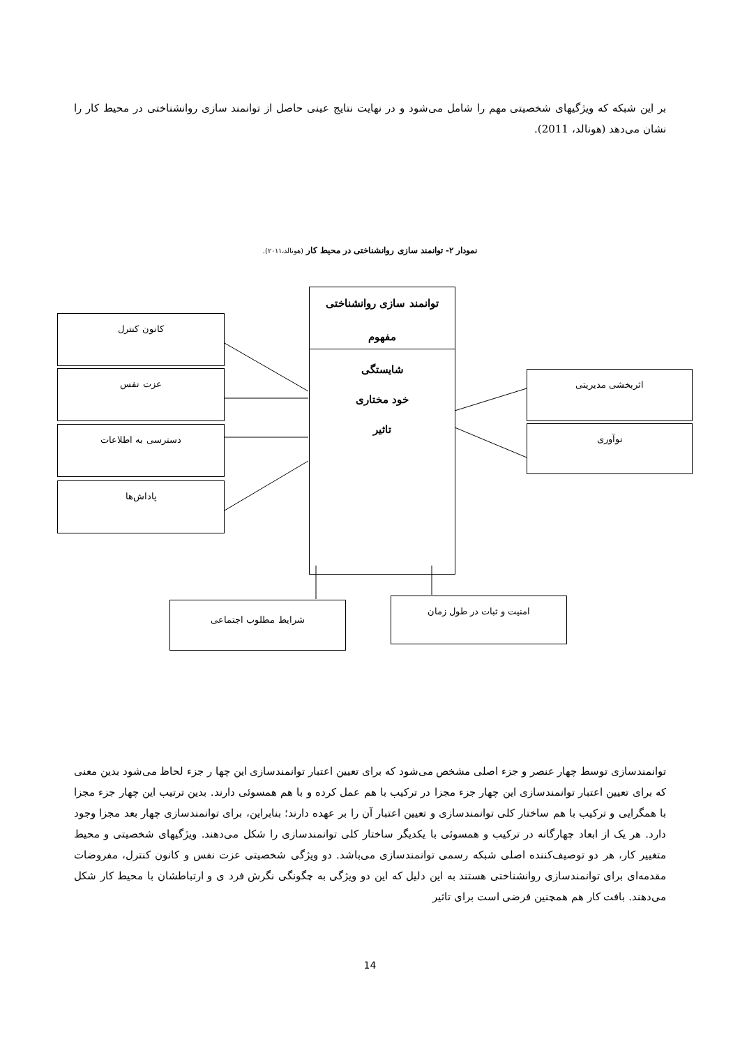بر این شبکه که ویژگیهای شخصیتی مهم را شامل می‌شود و در نهایت نتایج عینی حاصل از توانمند سازی روانشناختی در محیط کار را نشان می‌دهد (هونالد، 2011).
نمودار ۲- توانمند سازی روانشناختی در محیط کار (هونالد،۲۰۱۱).
توانمند سازی روانشناختی
مفهوم
شایستگی
خود مختاری
تاثیر
کانون کنترل
عزت نفس
دسترسی به اطلاعات
پاداش‌ها
اثربخشی مدیریتی
نوآوری
شرایط مطلوب اجتماعی امنیت و ثبات در طول زمان
توانمندسازی توسط چهار عنصر و جزء اصلی مشخص می‌شود که برای تعیین اعتبار توانمندسازی این چها ر جزء لحاظ می‌شود بدین معنی که برای تعیین اعتبار توانمندسازی این چهار جزء مجزا در ترکیب با هم عمل کرده و با هم همسوئی دارند. بدین ترتیب این چهار جزء مجزا با همگرایی و ترکیب با هم ساختار کلی توانمندسازی و تعیین اعتبار آن را بر عهده دارند؛ بنابراین، برای توانمندسازی چهار بعد مجزا وجود دارد. هر یک از ابعاد چهارگانه در ترکیب و همسوئی با یکدیگر ساختار کلی توانمندسازی را شکل می‌دهند. ویژگیهای شخصیتی و محیط متغییر کار، هر دو توصیف‌کننده اصلی شبکه رسمی توانمندسازی می‌باشد. دو ویژگی شخصیتی عزت نفس و کانون کنترل، مفروضات مقدمه‌ای برای توانمندسازی روانشناختی هستند به این دلیل که این دو ویژگی به چگونگی نگرش فرد ی و ارتباطشان با محیط کار شکل می‌دهند. بافت کار هم همچنین فرضی است برای تاثیر
14